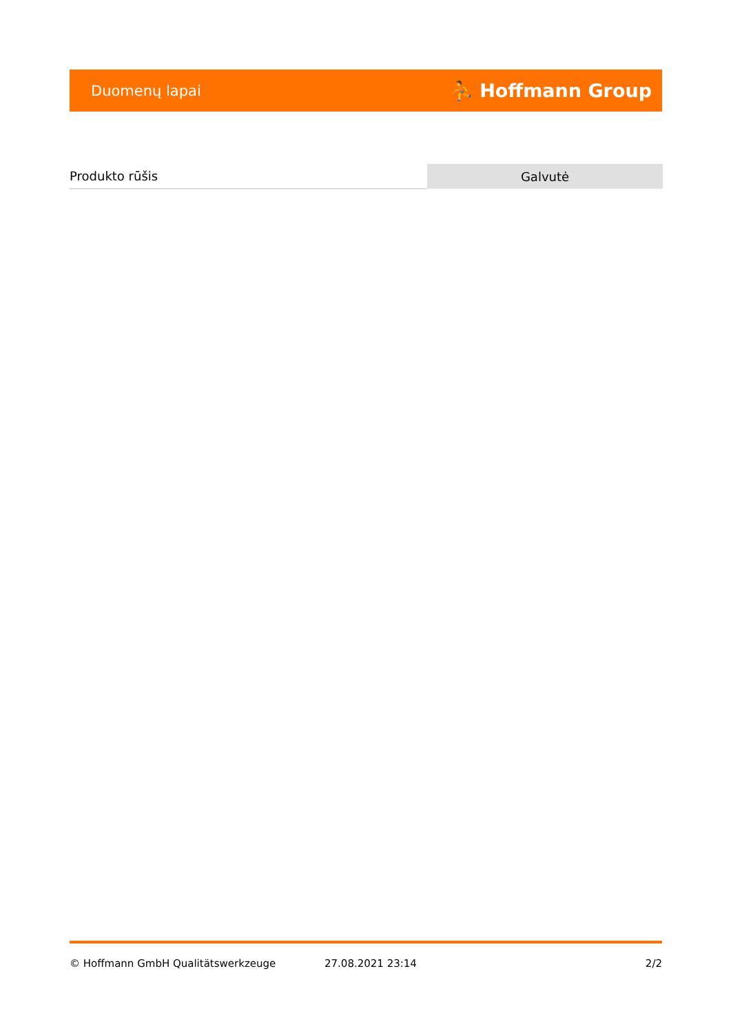Duomenų lapai ⛹ Hoffmann Group
| Produkto rūšis | Galvutė |
© Hoffmann GmbH Qualitätswerkzeuge 27.08.2021 23:14 2/2